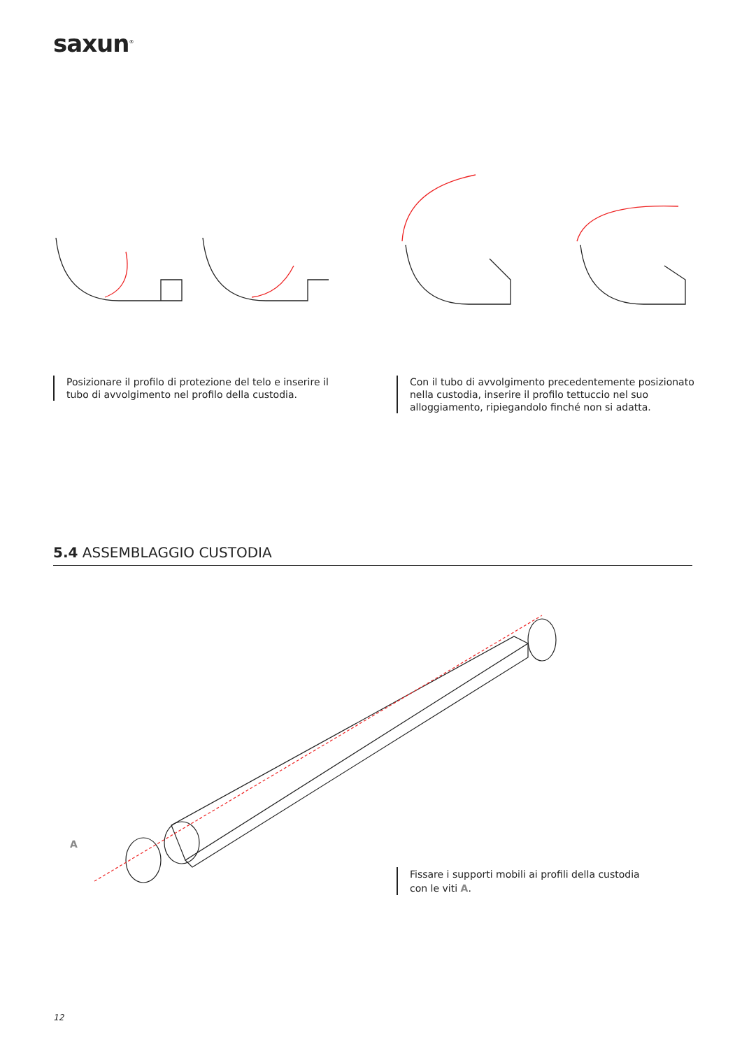saxun<sup>®</sup>
Posizionare il profilo di protezione del telo e inserire il
tubo di avvolgimento nel profilo della custodia.
Con il tubo di avvolgimento precedentemente posizionato
nella custodia, inserire il profilo tettuccio nel suo
alloggiamento, ripiegandolo finché non si adatta.
5.4 ASSEMBLAGGIO CUSTODIA
A
Fissare i supporti mobili ai profili della custodia
con le viti A.
12